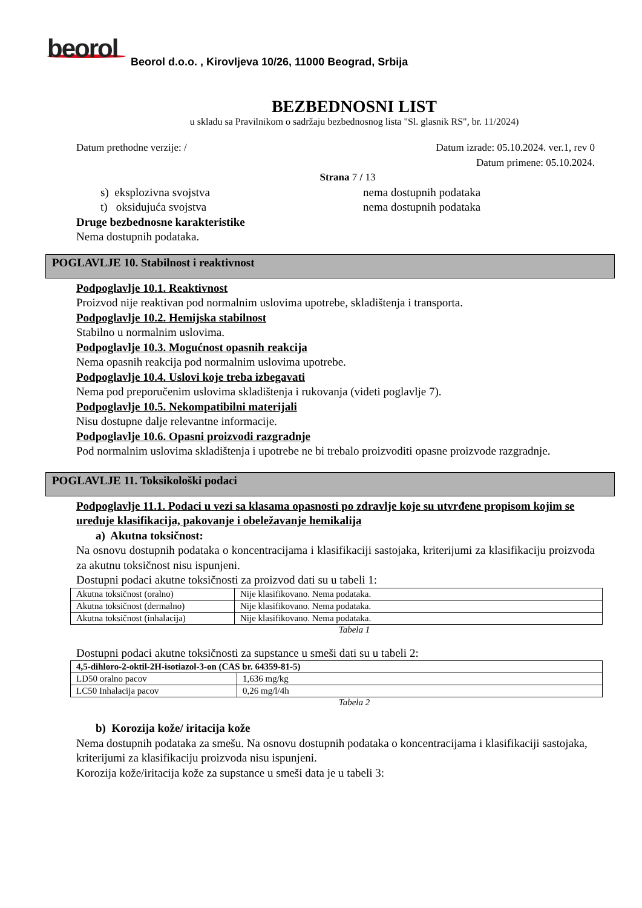beorol
Beorol d.o.o. , Kirovljeva 10/26, 11000 Beograd, Srbija
BEZBEDNOSNI LIST
u skladu sa Pravilnikom o sadržaju bezbednosnog lista "Sl. glasnik RS", br. 11/2024)
Datum prethodne verzije: / Datum izrade: 05.10.2024. ver.1, rev 0
Datum primene: 05.10.2024.
Strana 7 / 13
s) eksplozivna svojstva nema dostupnih podataka
t) oksidujuća svojstva nema dostupnih podataka
Druge bezbednosne karakteristike
Nema dostupnih podataka.
POGLAVLJE 10. Stabilnost i reaktivnost
Podpoglavlje 10.1. Reaktivnost
Proizvod nije reaktivan pod normalnim uslovima upotrebe, skladištenja i transporta.
Podpoglavlje 10.2. Hemijska stabilnost
Stabilno u normalnim uslovima.
Podpoglavlje 10.3. Mogućnost opasnih reakcija
Nema opasnih reakcija pod normalnim uslovima upotrebe.
Podpoglavlje 10.4. Uslovi koje treba izbegavati
Nema pod preporučenim uslovima skladištenja i rukovanja (videti poglavlje 7).
Podpoglavlje 10.5. Nekompatibilni materijali
Nisu dostupne dalje relevantne informacije.
Podpoglavlje 10.6. Opasni proizvodi razgradnje
Pod normalnim uslovima skladištenja i upotrebe ne bi trebalo proizvoditi opasne proizvode razgradnje.
POGLAVLJE 11. Toksikološki podaci
Podpoglavlje 11.1. Podaci u vezi sa klasama opasnosti po zdravlje koje su utvrđene propisom kojim se uređuje klasifikacija, pakovanje i obeležavanje hemikalija
a) Akutna toksičnost:
Na osnovu dostupnih podataka o koncentracijama i klasifikaciji sastojaka, kriterijumi za klasifikaciju proizvoda za akutnu toksičnost nisu ispunjeni.
Dostupni podaci akutne toksičnosti za proizvod dati su u tabeli 1:
| Akutna toksičnost (oralno) | Nije klasifikovano. Nema podataka. |
| Akutna toksičnost (dermalno) | Nije klasifikovano. Nema podataka. |
| Akutna toksičnost (inhalacija) | Nije klasifikovano. Nema podataka. |
Tabela 1
Dostupni podaci akutne toksičnosti za supstance u smeši dati su u tabeli 2:
| 4,5-dihloro-2-oktil-2H-isotiazol-3-on (CAS br. 64359-81-5) | |
| LD50 oralno pacov | 1,636 mg/kg |
| LC50 Inhalacija pacov | 0,26 mg/l/4h |
Tabela 2
b) Korozija kože/ iritacija kože
Nema dostupnih podataka za smešu. Na osnovu dostupnih podataka o koncentracijama i klasifikaciji sastojaka, kriterijumi za klasifikaciju proizvoda nisu ispunjeni.
Korozija kože/iritacija kože za supstance u smeši data je u tabeli 3: